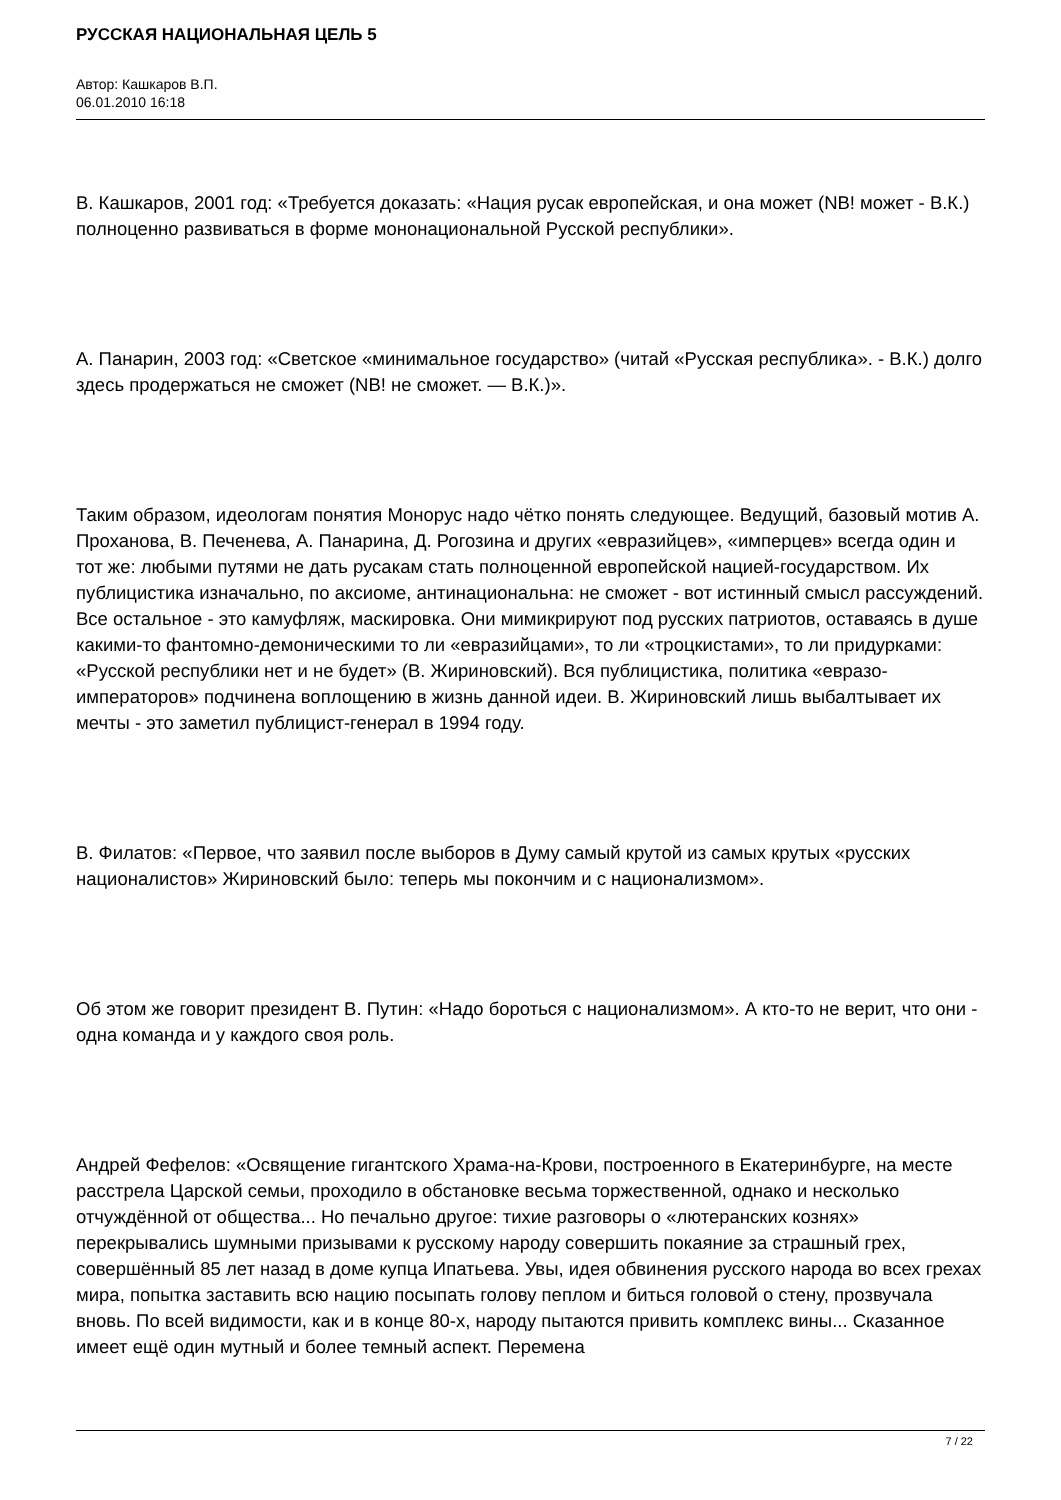РУССКАЯ НАЦИОНАЛЬНАЯ ЦЕЛЬ 5
Автор: Кашкаров В.П.
06.01.2010 16:18
В. Кашкаров, 2001 год: «Требуется доказать: «Нация русак европейская, и она может (NB! может - В.К.) полноценно развиваться в форме мононациональной Русской республики».
А. Панарин, 2003 год: «Светское «минимальное государство» (читай «Русская республика». - В.К.) долго здесь продержаться не сможет (NB! не сможет. — В.К.)».
Таким образом, идеологам понятия Монорус надо чётко понять следующее. Ведущий, базовый мотив А. Проханова, В. Печенева, А. Панарина, Д. Рогозина и других «евразийцев», «имперцев» всегда один и тот же: любыми путями не дать русакам стать полноценной европейской нацией-государством. Их публицистика изначально, по аксиоме, антинациональна: не сможет - вот истинный смысл рассуждений. Все остальное - это камуфляж, маскировка. Они мимикрируют под русских патриотов, оставаясь в душе какими-то фантомно-демоническими то ли «евразийцами», то ли «троцкистами», то ли придурками: «Русской республики нет и не будет» (В. Жириновский). Вся публицистика, политика «евразо-императоров» подчинена воплощению в жизнь данной идеи. В. Жириновский лишь выбалтывает их мечты - это заметил публицист-генерал в 1994 году.
В. Филатов: «Первое, что заявил после выборов в Думу самый крутой из самых крутых «русских националистов» Жириновский было: теперь мы покончим и с национализмом».
Об этом же говорит президент В. Путин: «Надо бороться с национализмом». А кто-то не верит, что они - одна команда и у каждого своя роль.
Андрей Фефелов: «Освящение гигантского Храма-на-Крови, построенного в Екатеринбурге, на месте расстрела Царской семьи, проходило в обстановке весьма торжественной, однако и несколько отчуждённой от общества... Но печально другое: тихие разговоры о «лютеранских кознях» перекрывались шумными призывами к русскому народу совершить покаяние за страшный грех, совершённый 85 лет назад в доме купца Ипатьева. Увы, идея обвинения русского народа во всех грехах мира, попытка заставить всю нацию посыпать голову пеплом и биться головой о стену, прозвучала вновь. По всей видимости, как и в конце 80-х, народу пытаются привить комплекс вины... Сказанное имеет ещё один мутный и более темный аспект. Перемена
7 / 22